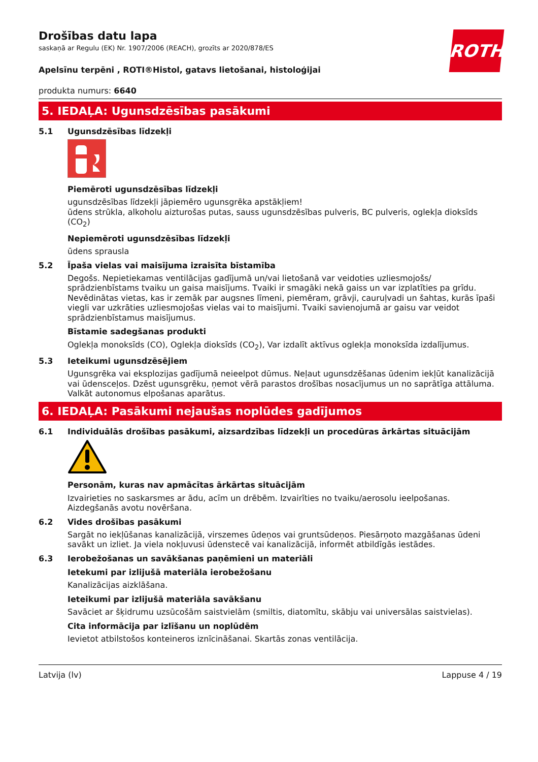ROTH
Drošības datu lapa
saskaņā ar Regulu (EK) Nr. 1907/2006 (REACH), grozīts ar 2020/878/ES
Apelsīnu terpēni , ROTI®Histol, gatavs lietošanai, histoloģijai
produkta numurs: 6640
5. IEDAĻA: Ugunsdzēsības pasākumi
5.1 Ugunsdzēsības līdzekļi
Piemēroti ugunsdzēsības līdzekļi
ugunsdzēsības līdzekļi jāpiemēro ugunsgrēka apstākļiem!
ūdens strūkla, alkoholu aizturošas putas, sauss ugunsdzēsības pulveris, BC pulveris, oglekļa dioksīds (CO<sub>2</sub>)
Nepiemēroti ugunsdzēsības līdzekļi
ūdens sprausla
5.2 Īpaša vielas vai maisījuma izraisīta bīstamība
Degošs. Nepietiekamas ventilācijas gadījumā un/vai lietošanā var veidoties uzliesmojošs/ sprādzienbīstams tvaiku un gaisa maisījums. Tvaiki ir smagāki nekā gaiss un var izplatīties pa grīdu. Nevēdinātas vietas, kas ir zemāk par augsnes līmeni, piemēram, grāvji, cauruļvadi un šahtas, kurās īpaši viegli var uzkrāties uzliesmojošas vielas vai to maisījumi. Tvaiki savienojumā ar gaisu var veidot sprādzienbīstamus maisījumus.
Bīstamie sadegšanas produkti
Oglekļa monoksīds (CO), Oglekļa dioksīds (CO<sub>2</sub>), Var izdalīt aktīvus oglekļa monoksīda izdalījumus.
5.3 Ieteikumi ugunsdzēsējiem
Ugunsgrēka vai eksplozijas gadījumā neieelpot dūmus. Neļaut ugunsdzēšanas ūdenim iekļūt kanalizācijā vai ūdensceļos. Dzēst ugunsgrēku, ņemot vērā parastos drošības nosacījumus un no saprātīga attāluma. Valkāt autonomus elpošanas aparātus.
6. IEDAĻA: Pasākumi nejaušas noplūdes gadījumos
6.1 Individuālās drošības pasākumi, aizsardzības līdzekļi un procedūras ārkārtas situācijām
Personām, kuras nav apmācītas ārkārtas situācijām
Izvairieties no saskarsmes ar ādu, acīm un drēbēm. Izvairīties no tvaiku/aerosolu ieelpošanas. Aizdegšanās avotu novēršana.
6.2 Vides drošības pasākumi
Sargāt no iekļūšanas kanalizācijā, virszemes ūdeņos vai gruntsūdeņos. Piesārņoto mazgāšanas ūdeni savākt un izliet. Ja viela nokļuvusi ūdenstecē vai kanalizācijā, informēt atbildīgās iestādes.
6.3 Ierobežošanas un savākšanas paņēmieni un materiāli
Ietekumi par izlijušā materiāla ierobežošanu
Kanalizācijas aizklāšana.
Ieteikumi par izlijušā materiāla savākšanu
Savāciet ar šķidrumu uzsūcošām saistvielām (smiltis, diatomītu, skābju vai universālas saistvielas).
Cita informācija par izlīšanu un noplūdēm
Ievietot atbilstošos konteineros iznīcināšanai. Skartās zonas ventilācija.
Latvija (lv) Lappuse 4 / 19